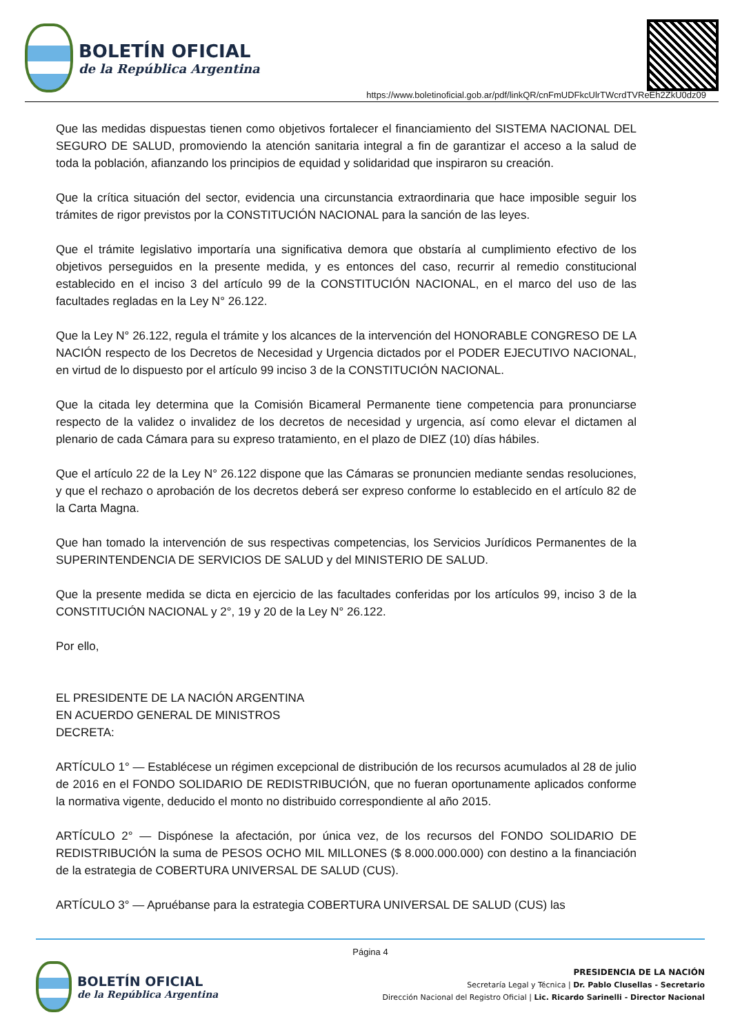BOLETÍN OFICIAL
de la República Argentina
https://www.boletinoficial.gob.ar/pdf/linkQR/cnFmUDFkcUlrTWcrdTVReEh2ZkU0dz09
Que las medidas dispuestas tienen como objetivos fortalecer el financiamiento del SISTEMA NACIONAL DEL SEGURO DE SALUD, promoviendo la atención sanitaria integral a fin de garantizar el acceso a la salud de toda la población, afianzando los principios de equidad y solidaridad que inspiraron su creación.
Que la crítica situación del sector, evidencia una circunstancia extraordinaria que hace imposible seguir los trámites de rigor previstos por la CONSTITUCIÓN NACIONAL para la sanción de las leyes.
Que el trámite legislativo importaría una significativa demora que obstaría al cumplimiento efectivo de los objetivos perseguidos en la presente medida, y es entonces del caso, recurrir al remedio constitucional establecido en el inciso 3 del artículo 99 de la CONSTITUCIÓN NACIONAL, en el marco del uso de las facultades regladas en la Ley N° 26.122.
Que la Ley N° 26.122, regula el trámite y los alcances de la intervención del HONORABLE CONGRESO DE LA NACIÓN respecto de los Decretos de Necesidad y Urgencia dictados por el PODER EJECUTIVO NACIONAL, en virtud de lo dispuesto por el artículo 99 inciso 3 de la CONSTITUCIÓN NACIONAL.
Que la citada ley determina que la Comisión Bicameral Permanente tiene competencia para pronunciarse respecto de la validez o invalidez de los decretos de necesidad y urgencia, así como elevar el dictamen al plenario de cada Cámara para su expreso tratamiento, en el plazo de DIEZ (10) días hábiles.
Que el artículo 22 de la Ley N° 26.122 dispone que las Cámaras se pronuncien mediante sendas resoluciones, y que el rechazo o aprobación de los decretos deberá ser expreso conforme lo establecido en el artículo 82 de la Carta Magna.
Que han tomado la intervención de sus respectivas competencias, los Servicios Jurídicos Permanentes de la SUPERINTENDENCIA DE SERVICIOS DE SALUD y del MINISTERIO DE SALUD.
Que la presente medida se dicta en ejercicio de las facultades conferidas por los artículos 99, inciso 3 de la CONSTITUCIÓN NACIONAL y 2°, 19 y 20 de la Ley N° 26.122.
Por ello,
EL PRESIDENTE DE LA NACIÓN ARGENTINA
EN ACUERDO GENERAL DE MINISTROS
DECRETA:
ARTÍCULO 1° — Establécese un régimen excepcional de distribución de los recursos acumulados al 28 de julio de 2016 en el FONDO SOLIDARIO DE REDISTRIBUCIÓN, que no fueran oportunamente aplicados conforme la normativa vigente, deducido el monto no distribuido correspondiente al año 2015.
ARTÍCULO 2° — Dispónese la afectación, por única vez, de los recursos del FONDO SOLIDARIO DE REDISTRIBUCIÓN la suma de PESOS OCHO MIL MILLONES ($ 8.000.000.000) con destino a la financiación de la estrategia de COBERTURA UNIVERSAL DE SALUD (CUS).
ARTÍCULO 3° — Apruébanse para la estrategia COBERTURA UNIVERSAL DE SALUD (CUS) las
Página 4
BOLETÍN OFICIAL
de la República Argentina
PRESIDENCIA DE LA NACIÓN
Secretaría Legal y Técnica | Dr. Pablo Clusellas - Secretario
Dirección Nacional del Registro Oficial | Lic. Ricardo Sarinelli - Director Nacional